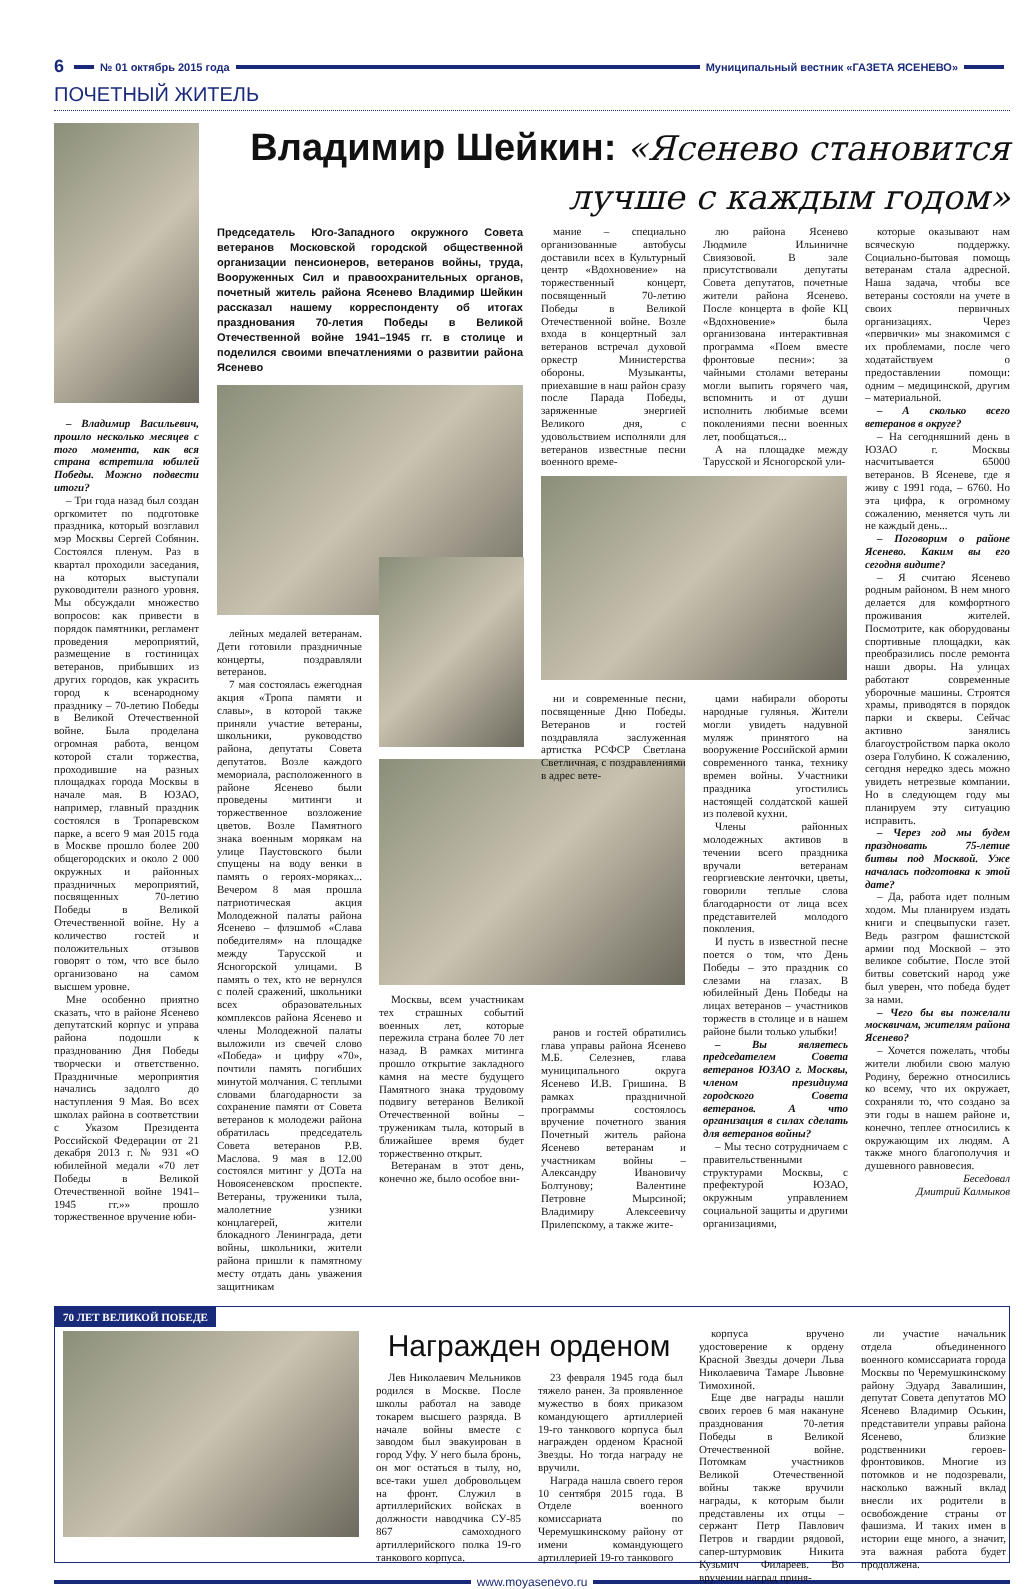6
№ 01 октябрь 2015 года
Муниципальный вестник «ГАЗЕТА ЯСЕНЕВО»
ПОЧЕТНЫЙ ЖИТЕЛЬ
– Владимир Васильевич, прошло несколько месяцев с того момента, как вся страна встретила юбилей Победы. Можно подвести итоги?
– Три года назад был создан оргкомитет по подготовке праздника, который возглавил мэр Москвы Сергей Собянин. Состоялся пленум. Раз в квартал проходили заседания, на которых выступали руководители разного уровня. Мы обсуждали множество вопросов: как привести в порядок памятники, регламент проведения мероприятий, размещение в гостиницах ветеранов, прибывших из других городов, как украсить город к всенародному празднику – 70-летию Победы в Великой Отечественной войне. Была проделана огромная работа, венцом которой стали торжества, проходившие на разных площадках города Москвы в начале мая. В ЮЗАО, например, главный праздник состоялся в Тропаревском парке, а всего 9 мая 2015 года в Москве прошло более 200 общегородских и около 2 000 окружных и районных праздничных мероприятий, посвященных 70-летию Победы в Великой Отечественной войне. Ну а количество гостей и положительных отзывов говорят о том, что все было организовано на самом высшем уровне.
Мне особенно приятно сказать, что в районе Ясенево депутатский корпус и управа района подошли к празднованию Дня Победы творчески и ответственно. Праздничные мероприятия начались задолго до наступления 9 Мая. Во всех школах района в соответствии с Указом Президента Российской Федерации от 21 декабря 2013 г. № 931 «О юбилейной медали «70 лет Победы в Великой Отечественной войне 1941–1945 гг.»» прошло торжественное вручение юби-
Владимир Шейкин: «Ясенево становится лучше с каждым годом»
Председатель Юго-Западного окружного Совета ветеранов Московской городской общественной организации пенсионеров, ветеранов войны, труда, Вооруженных Сил и правоохранительных органов, почетный житель района Ясенево Владимир Шейкин рассказал нашему корреспонденту об итогах празднования 70-летия Победы в Великой Отечественной войне 1941–1945 гг. в столице и поделился своими впечатлениями о развитии района Ясенево
лейных медалей ветеранам. Дети готовили праздничные концерты, поздравляли ветеранов.
7 мая состоялась ежегодная акция «Тропа памяти и славы», в которой также приняли участие ветераны, школьники, руководство района, депутаты Совета депутатов. Возле каждого мемориала, расположенного в районе Ясенево были проведены митинги и торжественное возложение цветов. Возле Памятного знака военным морякам на улице Паустовского были спущены на воду венки в память о героях-моряках... Вечером 8 мая прошла патриотическая акция Молодежной палаты района Ясенево – флэшмоб «Слава победителям» на площадке между Тарусской и Ясногорской улицами. В память о тех, кто не вернулся с полей сражений, школьники всех образовательных комплексов района Ясенево и члены Молодежной палаты выложили из свечей слово «Победа» и цифру «70», почтили память погибших минутой молчания. С теплыми словами благодарности за сохранение памяти от Совета ветеранов к молодежи района обратилась председатель Совета ветеранов Р.В. Маслова. 9 мая в 12.00 состоялся митинг у ДОТа на Новоясеневском проспекте. Ветераны, труженики тыла, малолетние узники концлагерей, жители блокадного Ленинграда, дети войны, школьники, жители района пришли к памятному месту отдать дань уважения защитникам
Москвы, всем участникам тех страшных событий военных лет, которые пережила страна более 70 лет назад. В рамках митинга прошло открытие закладного камня на месте будущего Памятного знака трудовому подвигу ветеранов Великой Отечественной войны – труженикам тыла, который в ближайшее время будет торжественно открыт.
Ветеранам в этот день, конечно же, было особое вни-
мание – специально организованные автобусы доставили всех в Культурный центр «Вдохновение» на торжественный концерт, посвященный 70-летию Победы в Великой Отечественной войне. Возле входа в концертный зал ветеранов встречал духовой оркестр Министерства обороны. Музыканты, приехавшие в наш район сразу после Парада Победы, заряженные энергией Великого дня, с удовольствием исполняли для ветеранов известные песни военного време-
ни и современные песни, посвященные Дню Победы. Ветеранов и гостей поздравляла заслуженная артистка РСФСР Светлана Светличная, с поздравлениями в адрес вете-
ранов и гостей обратились глава управы района Ясенево М.Б. Селезнев, глава муниципального округа Ясенево И.В. Гришина. В рамках праздничной программы состоялось вручение почетного звания Почетный житель района Ясенево ветеранам и участникам войны – Александру Ивановичу Болтунову; Валентине Петровне Мырсиной; Владимиру Алексеевичу Прилепскому, а также жите-
лю района Ясенево Людмиле Ильиничне Свиязовой. В зале присутствовали депутаты Совета депутатов, почетные жители района Ясенево. После концерта в фойе КЦ «Вдохновение» была организована интерактивная программа «Поем вместе фронтовые песни»: за чайными столами ветераны могли выпить горячего чая, вспомнить и от души исполнить любимые всеми поколениями песни военных лет, пообщаться...
А на площадке между Тарусской и Ясногорской ули-
цами набирали обороты народные гулянья. Жители могли увидеть надувной муляж принятого на вооружение Российской армии современного танка, технику времен войны. Участники праздника угостились настоящей солдатской кашей из полевой кухни.
Члены районных молодежных активов в течении всего праздника вручали ветеранам георгиевские ленточки, цветы, говорили теплые слова благодарности от лица всех представителей молодого поколения.
И пусть в известной песне поется о том, что День Победы – это праздник со слезами на глазах. В юбилейный День Победы на лицах ветеранов – участников торжеств в столице и в нашем районе были только улыбки!
– Вы являетесь председателем Совета ветеранов ЮЗАО г. Москвы, членом президиума городского Совета ветеранов. А что организация в силах сделать для ветеранов войны?
– Мы тесно сотрудничаем с правительственными структурами Москвы, с префектурой ЮЗАО, окружным управлением социальной защиты и другими организациями,
которые оказывают нам всяческую поддержку. Социально-бытовая помощь ветеранам стала адресной. Наша задача, чтобы все ветераны состояли на учете в своих первичных организациях. Через «первички» мы знакомимся с их проблемами, после чего ходатайствуем о предоставлении помощи: одним – медицинской, другим – материальной.
– А сколько всего ветеранов в округе?
– На сегодняшний день в ЮЗАО г. Москвы насчитывается 65000 ветеранов. В Ясеневе, где я живу с 1991 года, – 6760. Но эта цифра, к огромному сожалению, меняется чуть ли не каждый день...
– Поговорим о районе Ясенево. Каким вы его сегодня видите?
– Я считаю Ясенево родным районом. В нем много делается для комфортного проживания жителей. Посмотрите, как оборудованы спортивные площадки, как преобразились после ремонта наши дворы. На улицах работают современные уборочные машины. Строятся храмы, приводятся в порядок парки и скверы. Сейчас активно занялись благоустройством парка около озера Голубино. К сожалению, сегодня нередко здесь можно увидеть нетрезвые компании. Но в следующем году мы планируем эту ситуацию исправить.
– Через год мы будем праздновать 75-летие битвы под Москвой. Уже началась подготовка к этой дате?
– Да, работа идет полным ходом. Мы планируем издать книги и спецвыпуски газет. Ведь разгром фашистской армии под Москвой – это великое событие. После этой битвы советский народ уже был уверен, что победа будет за нами.
– Чего бы вы пожелали москвичам, жителям района Ясенево?
– Хочется пожелать, чтобы жители любили свою малую Родину, бережно относились ко всему, что их окружает, сохраняли то, что создано за эти годы в нашем районе и, конечно, теплее относились к окружающим их людям. А также много благополучия и душевного равновесия.
Беседовал
Дмитрий Калмыков
70 ЛЕТ ВЕЛИКОЙ ПОБЕДЕ
Награжден орденом
Лев Николаевич Мельников родился в Москве. После школы работал на заводе токарем высшего разряда. В начале войны вместе с заводом был эвакуирован в город Уфу. У него была бронь, он мог остаться в тылу, но, все-таки ушел добровольцем на фронт. Служил в артиллерийских войсках в должности наводчика СУ-85 867 самоходного артиллерийского полка 19-го танкового корпуса.
23 февраля 1945 года был тяжело ранен. За проявленное мужество в боях приказом командующего артиллерией 19-го танкового корпуса был награжден орденом Красной Звезды. Но тогда награду не вручили.
Награда нашла своего героя 10 сентября 2015 года. В Отделе военного комиссариата по Черемушкинскому району от имени командующего артиллерией 19-го танкового
корпуса вручено удостоверение к ордену Красной Звезды дочери Льва Николаевича Тамаре Львовне Тимохиной.
Еще две награды нашли своих героев 6 мая накануне празднования 70-летия Победы в Великой Отечественной войне. Потомкам участников Великой Отечественной войны также вручили награды, к которым были представлены их отцы – сержант Петр Павлович Петров и гвардии рядовой, сапер-штурмовик Никита Кузьмич Филареев. Во вручении наград приня-
ли участие начальник отдела объединенного военного комиссариата города Москвы по Черемушкинскому району Эдуард Завалишин, депутат Совета депутатов МО Ясенево Владимир Оськин, представители управы района Ясенево, близкие родственники героев-фронтовиков. Многие из потомков и не подозревали, насколько важный вклад внесли их родители в освобождение страны от фашизма. И таких имен в истории еще много, а значит, эта важная работа будет продолжена.
www.moyasenevo.ru